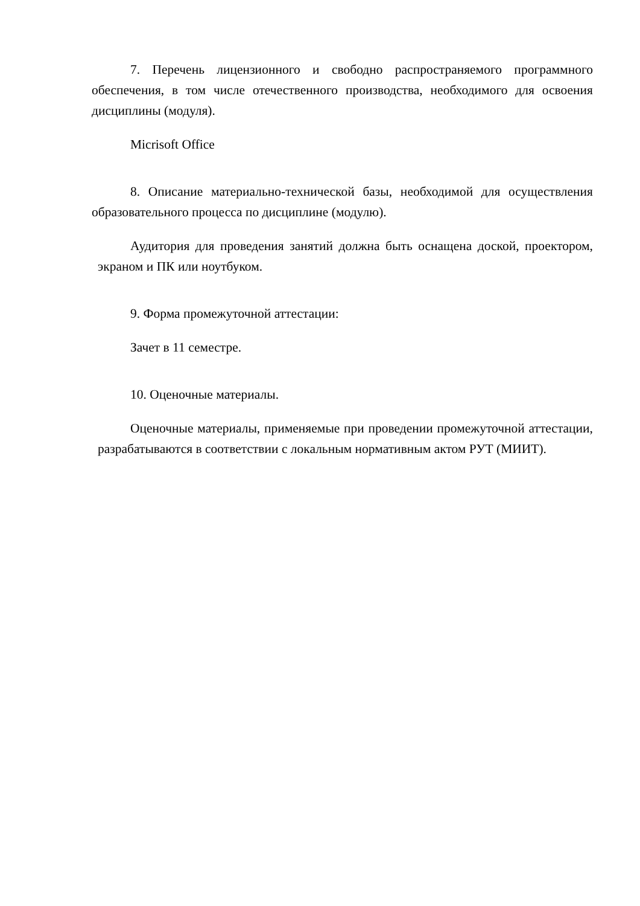7. Перечень лицензионного и свободно распространяемого программного обеспечения, в том числе отечественного производства, необходимого для освоения дисциплины (модуля).
Micrisoft Office
8. Описание материально-технической базы, необходимой для осуществления образовательного процесса по дисциплине (модулю).
Аудитория для проведения занятий должна быть оснащена доской, проектором, экраном и ПК или ноутбуком.
9. Форма промежуточной аттестации:
Зачет в 11 семестре.
10. Оценочные материалы.
Оценочные материалы, применяемые при проведении промежуточной аттестации, разрабатываются в соответствии с локальным нормативным актом РУТ (МИИТ).